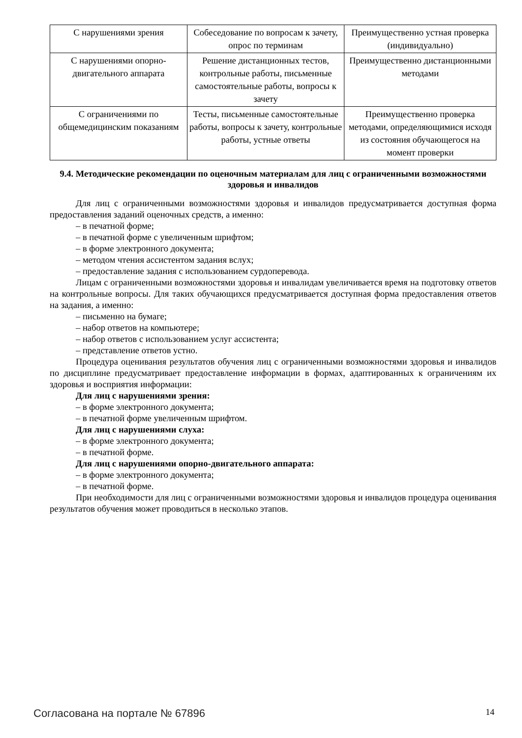| С нарушениями зрения | Собеседование по вопросам к зачету, опрос по терминам | Преимущественно устная проверка (индивидуально) |
| С нарушениями опорно-двигательного аппарата | Решение дистанционных тестов, контрольные работы, письменные самостоятельные работы, вопросы к зачету | Преимущественно дистанционными методами |
| С ограничениями по общемедицинским показаниям | Тесты, письменные самостоятельные работы, вопросы к зачету, контрольные работы, устные ответы | Преимущественно проверка методами, определяющимися исходя из состояния обучающегося на момент проверки |
9.4. Методические рекомендации по оценочным материалам для лиц с ограниченными возможностями здоровья и инвалидов
Для лиц с ограниченными возможностями здоровья и инвалидов предусматривается доступная форма предоставления заданий оценочных средств, а именно:
– в печатной форме;
– в печатной форме с увеличенным шрифтом;
– в форме электронного документа;
– методом чтения ассистентом задания вслух;
– предоставление задания с использованием сурдоперевода.
Лицам с ограниченными возможностями здоровья и инвалидам увеличивается время на подготовку ответов на контрольные вопросы. Для таких обучающихся предусматривается доступная форма предоставления ответов на задания, а именно:
– письменно на бумаге;
– набор ответов на компьютере;
– набор ответов с использованием услуг ассистента;
– представление ответов устно.
Процедура оценивания результатов обучения лиц с ограниченными возможностями здоровья и инвалидов по дисциплине предусматривает предоставление информации в формах, адаптированных к ограничениям их здоровья и восприятия информации:
Для лиц с нарушениями зрения:
– в форме электронного документа;
– в печатной форме увеличенным шрифтом.
Для лиц с нарушениями слуха:
– в форме электронного документа;
– в печатной форме.
Для лиц с нарушениями опорно-двигательного аппарата:
– в форме электронного документа;
– в печатной форме.
При необходимости для лиц с ограниченными возможностями здоровья и инвалидов процедура оценивания результатов обучения может проводиться в несколько этапов.
Согласована на портале № 67896 14